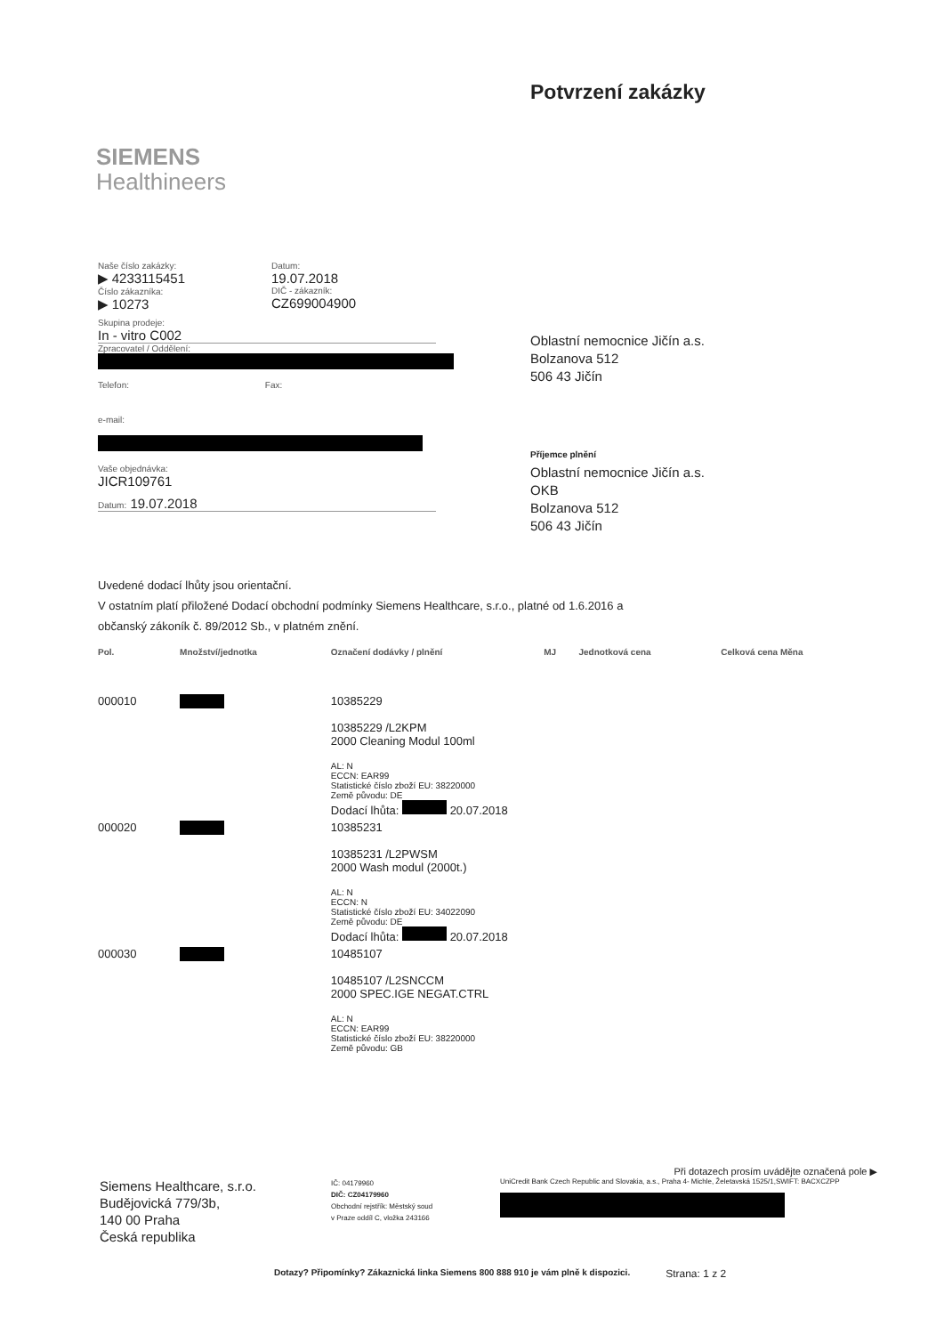Potvrzení zakázky
SIEMENS
Healthineers
Naše číslo zakázky:
▶ 4233115451
Číslo zákazníka:
▶ 10273
Datum:
19.07.2018
DIČ - zákazník:
CZ699004900
Skupina prodeje:
In - vitro C002
Zpracovatel / Oddělení:
Telefon: Fax:
e-mail:
Vaše objednávka:
JICR109761
Datum: 19.07.2018
Oblastní nemocnice Jičín a.s.
Bolzanova 512
506 43 Jičín
Příjemce plnění
Oblastní nemocnice Jičín a.s.
OKB
Bolzanova 512
506 43 Jičín
Uvedené dodací lhůty jsou orientační.
V ostatním platí přiložené Dodací obchodní podmínky Siemens Healthcare, s.r.o., platné od 1.6.2016 a
občanský zákoník č. 89/2012 Sb., v platném znění.
| Pol. | Množství/jednotka | Označení dodávky / plnění | MJ | Jednotková cena | Celková cena Měna |
| --- | --- | --- | --- | --- | --- |
| 000010 | | 10385229 10385229 /L2KPM 2000 Cleaning Modul 100ml AL: N ECCN: EAR99 Statistické číslo zboží EU: 38220000 Země původu: DE Dodací lhůta: 20.07.2018 | | | |
| 000020 | | 10385231 10385231 /L2PWSM 2000 Wash modul (2000t.) AL: N ECCN: N Statistické číslo zboží EU: 34022090 Země původu: DE Dodací lhůta: 20.07.2018 | | | |
| 000030 | | 10485107 10485107 /L2SNCCM 2000 SPEC.IGE NEGAT.CTRL AL: N ECCN: EAR99 Statistické číslo zboží EU: 38220000 Země původu: GB | | | |
Při dotazech prosím uvádějte označená pole ▶
Siemens Healthcare, s.r.o.
Budějovická 779/3b,
140 00 Praha
Česká republika
IČ: 04179960
DIČ: CZ04179960
Obchodní rejstřík: Městský soud
v Praze oddíl C, vložka 243166
UniCredit Bank Czech Republic and Slovakia, a.s., Praha 4- Michle, Želetavská 1525/1,SWIFT: BACXCZPP
Dotazy? Připomínky? Zákaznická linka Siemens 800 888 910 je vám plně k dispozici.
Strana: 1 z 2